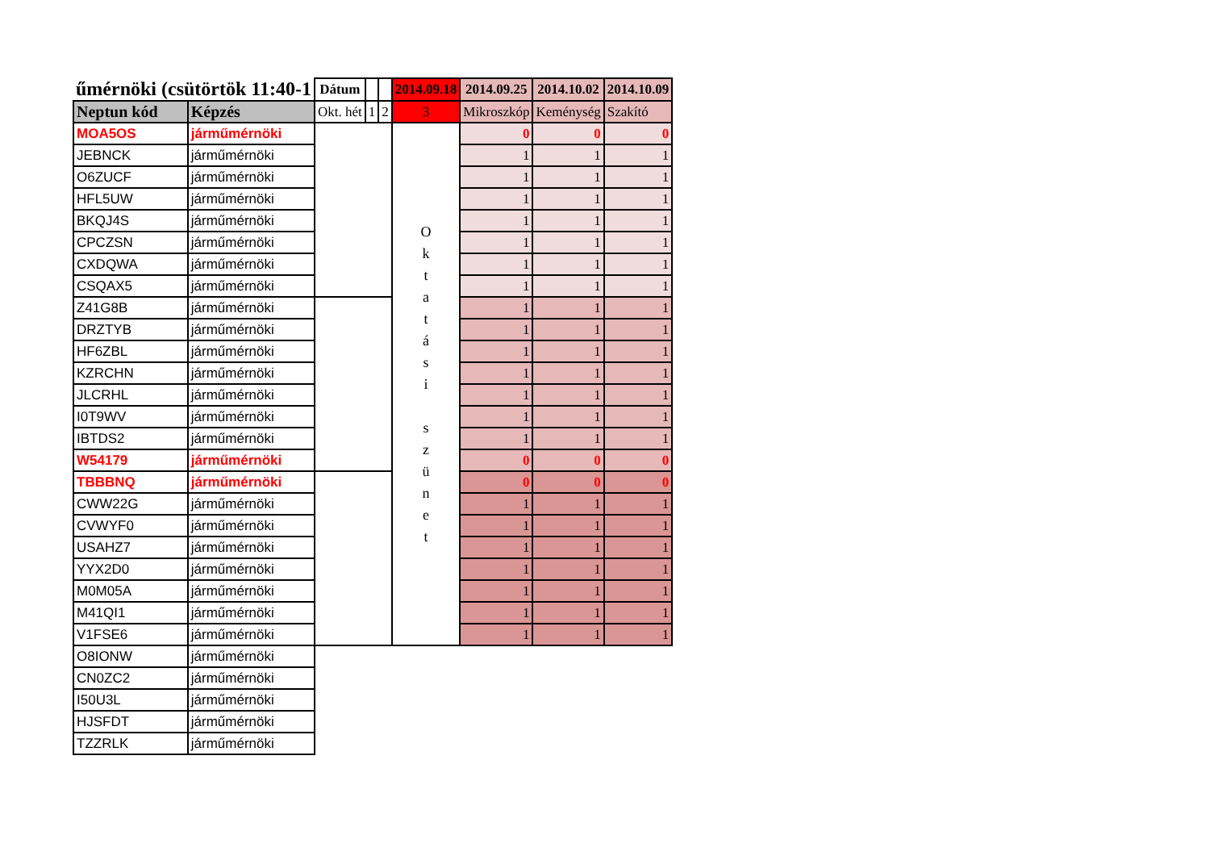| űmérnöki (csütörtök 11:40-1 | | Dátum | | | 2014.09.18 | 2014.09.25 | 2014.10.02 | 2014.10.09 |
| --- | --- | --- | --- | --- | --- | --- | --- | --- |
| Neptun kód | Képzés | Okt. hét | 1 | 2 | 3 | Mikroszkóp | Keménység | Szakító |
| MOA5OS | járműmérnöki | | | | O k t a t á s i s z ü n e t | 0 | 0 | 0 |
| JEBNCK | járműmérnöki | | | | | 1 | 1 | 1 |
| O6ZUCF | járműmérnöki | | | | | 1 | 1 | 1 |
| HFL5UW | járműmérnöki | | | | | 1 | 1 | 1 |
| BKQJ4S | járműmérnöki | | | | | 1 | 1 | 1 |
| CPCZSN | járműmérnöki | | | | | 1 | 1 | 1 |
| CXDQWA | járműmérnöki | | | | | 1 | 1 | 1 |
| CSQAX5 | járműmérnöki | | | | | 1 | 1 | 1 |
| Z41G8B | járműmérnöki | | | | | 1 | 1 | 1 |
| DRZTYB | járműmérnöki | | | | | 1 | 1 | 1 |
| HF6ZBL | járműmérnöki | | | | | 1 | 1 | 1 |
| KZRCHN | járműmérnöki | | | | | 1 | 1 | 1 |
| JLCRHL | járműmérnöki | | | | | 1 | 1 | 1 |
| I0T9WV | járműmérnöki | | | | | 1 | 1 | 1 |
| IBTDS2 | járműmérnöki | | | | | 1 | 1 | 1 |
| W54179 | járműmérnöki | | | | | 0 | 0 | 0 |
| TBBBNQ | járműmérnöki | | | | | 0 | 0 | 0 |
| CWW22G | járműmérnöki | | | | | 1 | 1 | 1 |
| CVWYF0 | járműmérnöki | | | | | 1 | 1 | 1 |
| USAHZ7 | járműmérnöki | | | | | 1 | 1 | 1 |
| YYX2D0 | járműmérnöki | | | | | 1 | 1 | 1 |
| M0M05A | járműmérnöki | | | | | 1 | 1 | 1 |
| M41QI1 | járműmérnöki | | | | | 1 | 1 | 1 |
| V1FSE6 | járműmérnöki | | | | | 1 | 1 | 1 |
| O8IONW | járműmérnöki | | | | | | | |
| CN0ZC2 | járműmérnöki | | | | | | | |
| I50U3L | járműmérnöki | | | | | | | |
| HJSFDT | járműmérnöki | | | | | | | |
| TZZRLK | járműmérnöki | | | | | | | |